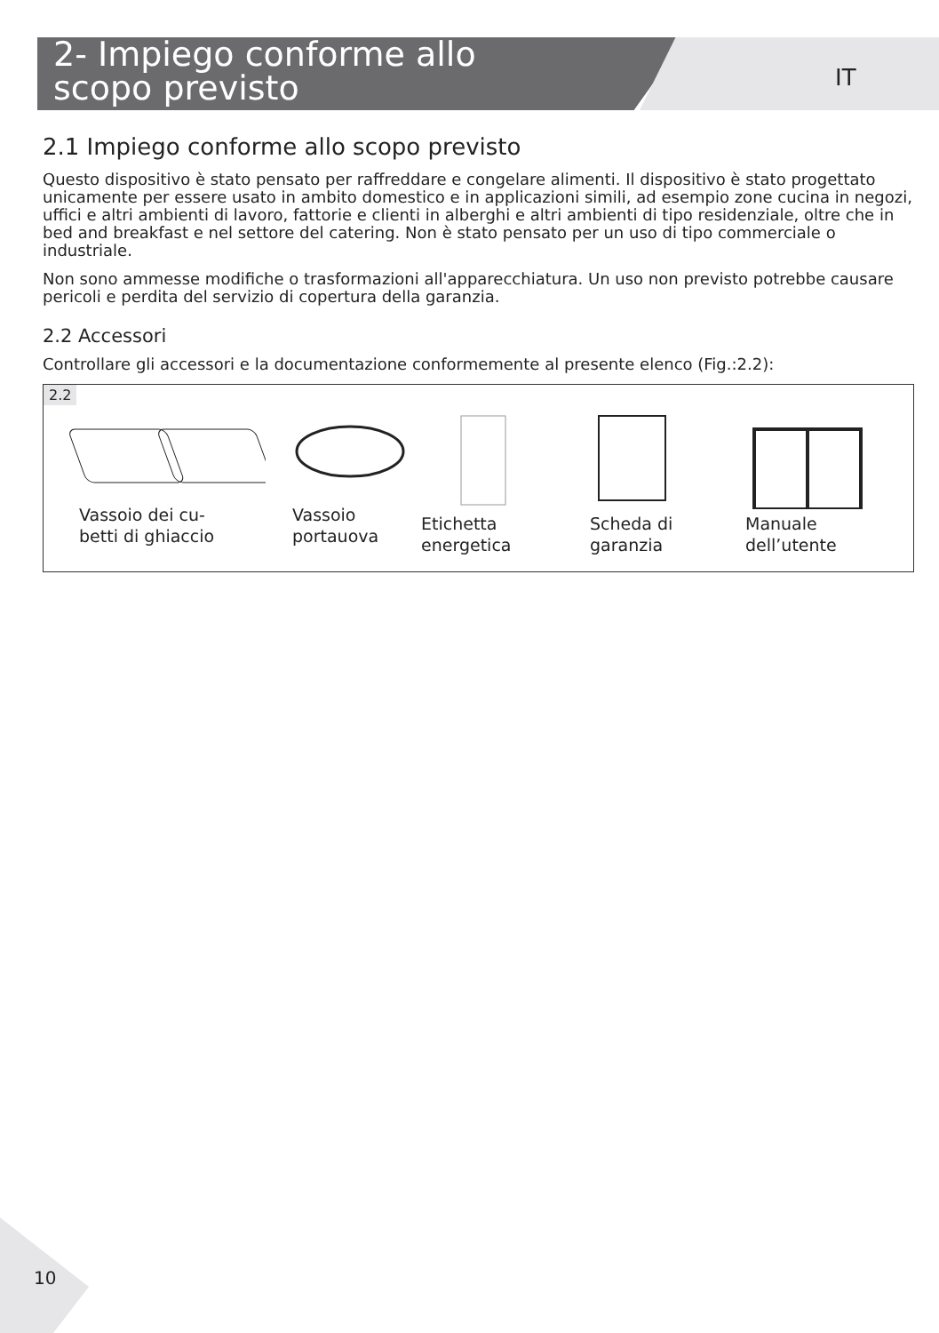2- Impiego conforme allo
scopo previsto
IT
2.1 Impiego conforme allo scopo previsto
Questo dispositivo è stato pensato per raffreddare e congelare alimenti. Il dispositivo è stato progettato unicamente per essere usato in ambito domestico e in applicazioni simili, ad esempio zone cucina in negozi, uffici e altri ambienti di lavoro, fattorie e clienti in alberghi e altri ambienti di tipo residenziale, oltre che in bed and breakfast e nel settore del catering. Non è stato pensato per un uso di tipo commerciale o industriale.
Non sono ammesse modifiche o trasformazioni all'apparecchiatura. Un uso non previsto potrebbe causare pericoli e perdita del servizio di copertura della garanzia.
2.2 Accessori
Controllare gli accessori e la documentazione conformemente al presente elenco (Fig.:2.2):
2.2
Vassoio dei cu-
betti di ghiaccio
Vassoio
portauova
Etichetta
energetica
Scheda di
garanzia
Manuale
dell’utente
10